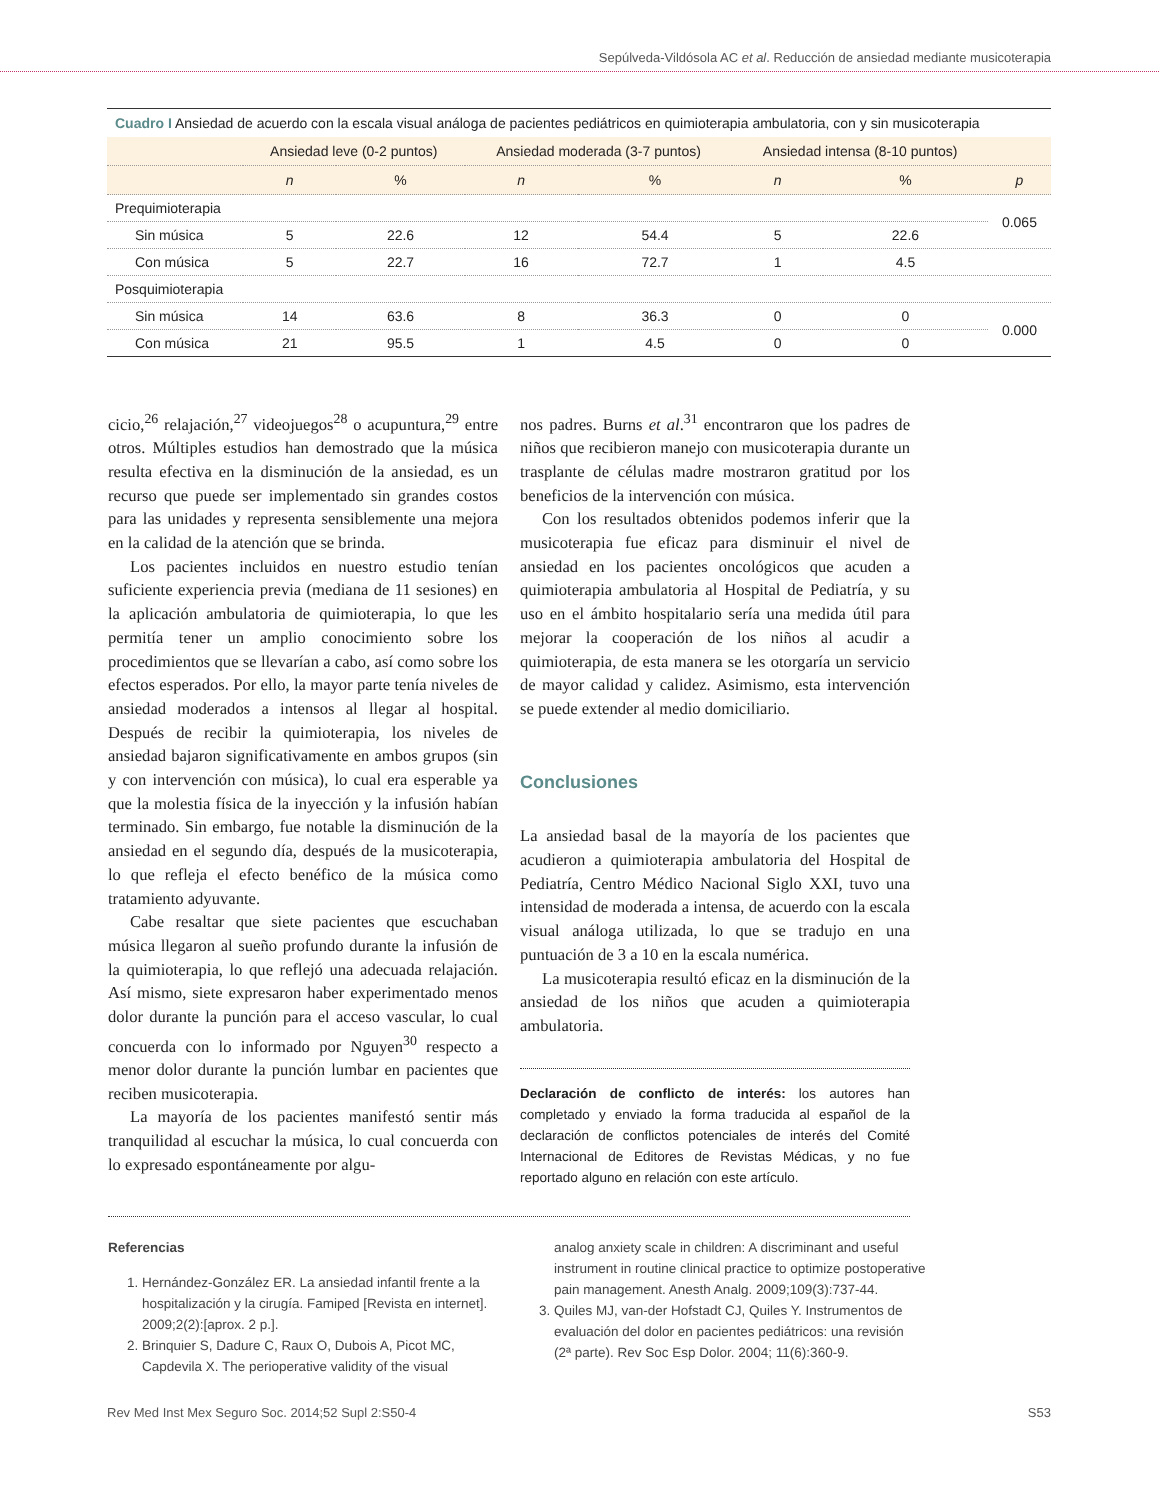Sepúlveda-Vildósola AC et al. Reducción de ansiedad mediante musicoterapia
Cuadro I Ansiedad de acuerdo con la escala visual análoga de pacientes pediátricos en quimioterapia ambulatoria, con y sin musicoterapia
| | Ansiedad leve (0-2 puntos) | | Ansiedad moderada (3-7 puntos) | | Ansiedad intensa (8-10 puntos) | | |
| --- | --- | --- | --- | --- | --- | --- | --- |
| | n | % | n | % | n | % | p |
| Prequimioterapia | | | | | | | 0.065 |
| Sin música | 5 | 22.6 | 12 | 54.4 | 5 | 22.6 | |
| Con música | 5 | 22.7 | 16 | 72.7 | 1 | 4.5 | |
| Posquimioterapia | | | | | | | |
| Sin música | 14 | 63.6 | 8 | 36.3 | 0 | 0 | 0.000 |
| Con música | 21 | 95.5 | 1 | 4.5 | 0 | 0 | |
cicio,<sup>26</sup> relajación,<sup>27</sup> videojuegos<sup>28</sup> o acupuntura,<sup>29</sup> entre otros. Múltiples estudios han demostrado que la música resulta efectiva en la disminución de la ansiedad, es un recurso que puede ser implementado sin grandes costos para las unidades y representa sensiblemente una mejora en la calidad de la atención que se brinda.
Los pacientes incluidos en nuestro estudio tenían suficiente experiencia previa (mediana de 11 sesiones) en la aplicación ambulatoria de quimioterapia, lo que les permitía tener un amplio conocimiento sobre los procedimientos que se llevarían a cabo, así como sobre los efectos esperados. Por ello, la mayor parte tenía niveles de ansiedad moderados a intensos al llegar al hospital. Después de recibir la quimioterapia, los niveles de ansiedad bajaron significativamente en ambos grupos (sin y con intervención con música), lo cual era esperable ya que la molestia física de la inyección y la infusión habían terminado. Sin embargo, fue notable la disminución de la ansiedad en el segundo día, después de la musicoterapia, lo que refleja el efecto benéfico de la música como tratamiento adyuvante.
Cabe resaltar que siete pacientes que escuchaban música llegaron al sueño profundo durante la infusión de la quimioterapia, lo que reflejó una adecuada relajación. Así mismo, siete expresaron haber experimentado menos dolor durante la punción para el acceso vascular, lo cual concuerda con lo informado por Nguyen<sup>30</sup> respecto a menor dolor durante la punción lumbar en pacientes que reciben musicoterapia.
La mayoría de los pacientes manifestó sentir más tranquilidad al escuchar la música, lo cual concuerda con lo expresado espontáneamente por algu-
nos padres. Burns et al.<sup>31</sup> encontraron que los padres de niños que recibieron manejo con musicoterapia durante un trasplante de células madre mostraron gratitud por los beneficios de la intervención con música.
Con los resultados obtenidos podemos inferir que la musicoterapia fue eficaz para disminuir el nivel de ansiedad en los pacientes oncológicos que acuden a quimioterapia ambulatoria al Hospital de Pediatría, y su uso en el ámbito hospitalario sería una medida útil para mejorar la cooperación de los niños al acudir a quimioterapia, de esta manera se les otorgaría un servicio de mayor calidad y calidez. Asimismo, esta intervención se puede extender al medio domiciliario.
Conclusiones
La ansiedad basal de la mayoría de los pacientes que acudieron a quimioterapia ambulatoria del Hospital de Pediatría, Centro Médico Nacional Siglo XXI, tuvo una intensidad de moderada a intensa, de acuerdo con la escala visual análoga utilizada, lo que se tradujo en una puntuación de 3 a 10 en la escala numérica.
La musicoterapia resultó eficaz en la disminución de la ansiedad de los niños que acuden a quimioterapia ambulatoria.
Declaración de conflicto de interés: los autores han completado y enviado la forma traducida al español de la declaración de conflictos potenciales de interés del Comité Internacional de Editores de Revistas Médicas, y no fue reportado alguno en relación con este artículo.
Referencias
1. Hernández-González ER. La ansiedad infantil frente a la hospitalización y la cirugía. Famiped [Revista en internet]. 2009;2(2):[aprox. 2 p.].
2. Brinquier S, Dadure C, Raux O, Dubois A, Picot MC, Capdevila X. The perioperative validity of the visual
analog anxiety scale in children: A discriminant and useful instrument in routine clinical practice to optimize postoperative pain management. Anesth Analg. 2009;109(3):737-44.
3. Quiles MJ, van-der Hofstadt CJ, Quiles Y. Instrumentos de evaluación del dolor en pacientes pediátricos: una revisión (2ª parte). Rev Soc Esp Dolor. 2004; 11(6):360-9.
Rev Med Inst Mex Seguro Soc. 2014;52 Supl 2:S50-4 S53